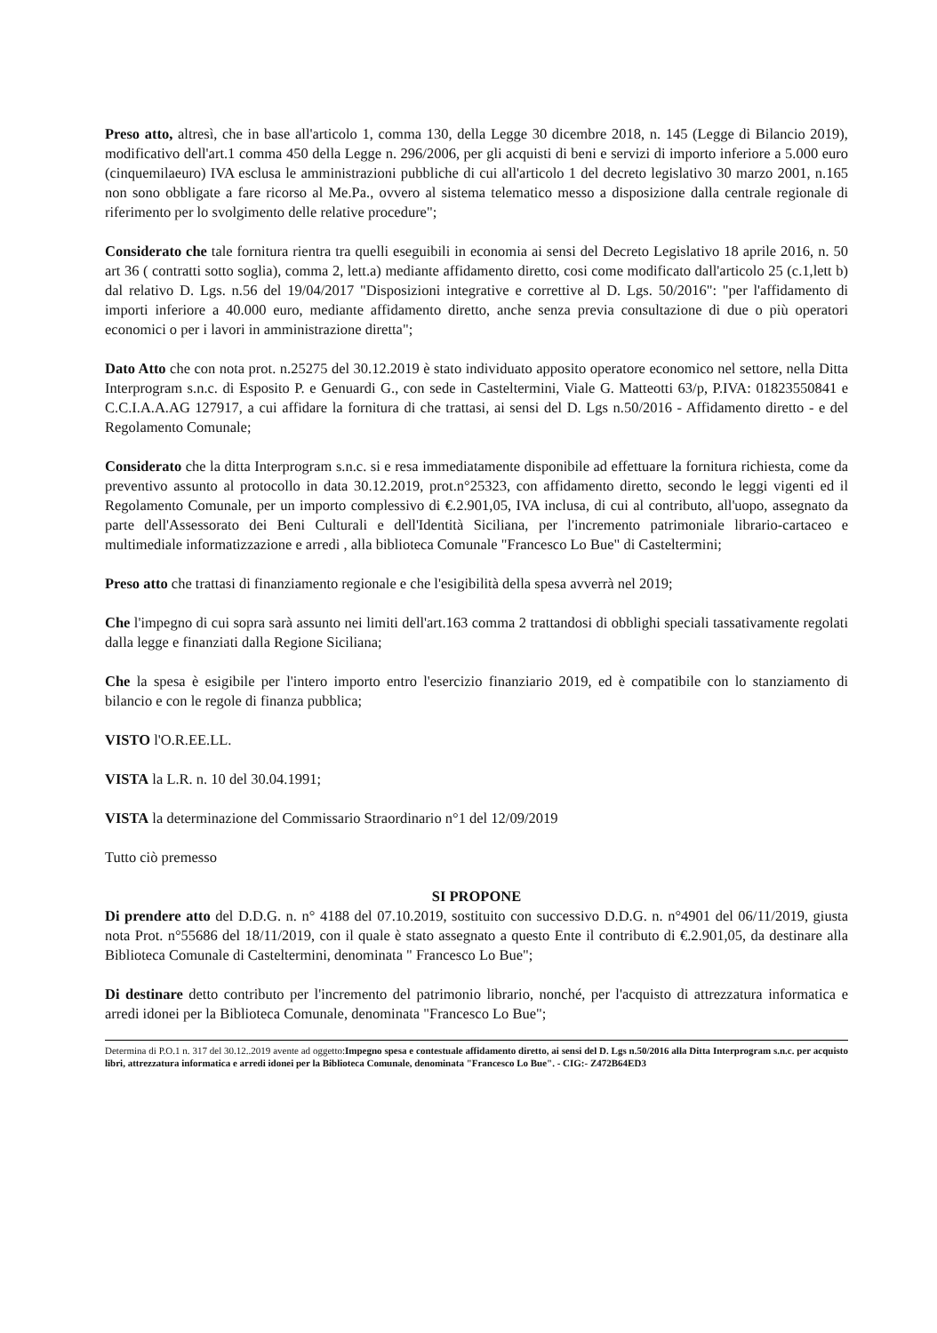Preso atto, altresì, che in base all'articolo 1, comma 130, della Legge 30 dicembre 2018, n. 145 (Legge di Bilancio 2019), modificativo dell'art.1 comma 450 della Legge n. 296/2006, per gli acquisti di beni e servizi di importo inferiore a 5.000 euro (cinquemilaeuro) IVA esclusa le amministrazioni pubbliche di cui all'articolo 1 del decreto legislativo 30 marzo 2001, n.165 non sono obbligate a fare ricorso al Me.Pa., ovvero al sistema telematico messo a disposizione dalla centrale regionale di riferimento per lo svolgimento delle relative procedure";
Considerato che tale fornitura rientra tra quelli eseguibili in economia ai sensi del Decreto Legislativo 18 aprile 2016, n. 50 art 36 ( contratti sotto soglia), comma 2, lett.a) mediante affidamento diretto, cosi come modificato dall'articolo 25 (c.1,lett b) dal relativo D. Lgs. n.56 del 19/04/2017 "Disposizioni integrative e correttive al D. Lgs. 50/2016": "per l'affidamento di importi inferiore a 40.000 euro, mediante affidamento diretto, anche senza previa consultazione di due o più operatori economici o per i lavori in amministrazione diretta";
Dato Atto che con nota prot. n.25275 del 30.12.2019 è stato individuato apposito operatore economico nel settore, nella Ditta Interprogram s.n.c. di Esposito P. e Genuardi G., con sede in Casteltermini, Viale G. Matteotti 63/p, P.IVA: 01823550841 e C.C.I.A.A.AG 127917, a cui affidare la fornitura di che trattasi, ai sensi del D. Lgs n.50/2016 - Affidamento diretto - e del Regolamento Comunale;
Considerato che la ditta Interprogram s.n.c. si e resa immediatamente disponibile ad effettuare la fornitura richiesta, come da preventivo assunto al protocollo in data 30.12.2019, prot.n°25323, con affidamento diretto, secondo le leggi vigenti ed il Regolamento Comunale, per un importo complessivo di €.2.901,05, IVA inclusa, di cui al contributo, all'uopo, assegnato da parte dell'Assessorato dei Beni Culturali e dell'Identità Siciliana, per l'incremento patrimoniale librario-cartaceo e multimediale informatizzazione e arredi , alla biblioteca Comunale "Francesco Lo Bue" di Casteltermini;
Preso atto che trattasi di finanziamento regionale e che l'esigibilità della spesa avverrà nel 2019;
Che l'impegno di cui sopra sarà assunto nei limiti dell'art.163 comma 2 trattandosi di obblighi speciali tassativamente regolati dalla legge e finanziati dalla Regione Siciliana;
Che la spesa è esigibile per l'intero importo entro l'esercizio finanziario 2019, ed è compatibile con lo stanziamento di bilancio e con le regole di finanza pubblica;
VISTO l'O.R.EE.LL.
VISTA la L.R. n. 10 del 30.04.1991;
VISTA la determinazione del Commissario Straordinario n°1 del 12/09/2019
Tutto ciò premesso
SI PROPONE
Di prendere atto del D.D.G. n. n° 4188 del 07.10.2019, sostituito con successivo D.D.G. n. n°4901 del 06/11/2019, giusta nota Prot. n°55686 del 18/11/2019, con il quale è stato assegnato a questo Ente il contributo di €.2.901,05, da destinare alla Biblioteca Comunale di Casteltermini, denominata " Francesco Lo Bue";
Di destinare detto contributo per l'incremento del patrimonio librario, nonché, per l'acquisto di attrezzatura informatica e arredi idonei per la Biblioteca Comunale, denominata "Francesco Lo Bue";
Determina di P.O.1 n. 317 del 30.12..2019 avente ad oggetto:Impegno spesa e contestuale affidamento diretto, ai sensi del D. Lgs n.50/2016 alla Ditta Interprogram s.n.c. per acquisto libri, attrezzatura informatica e arredi idonei per la Biblioteca Comunale, denominata "Francesco Lo Bue". - CIG:- Z472B64ED3